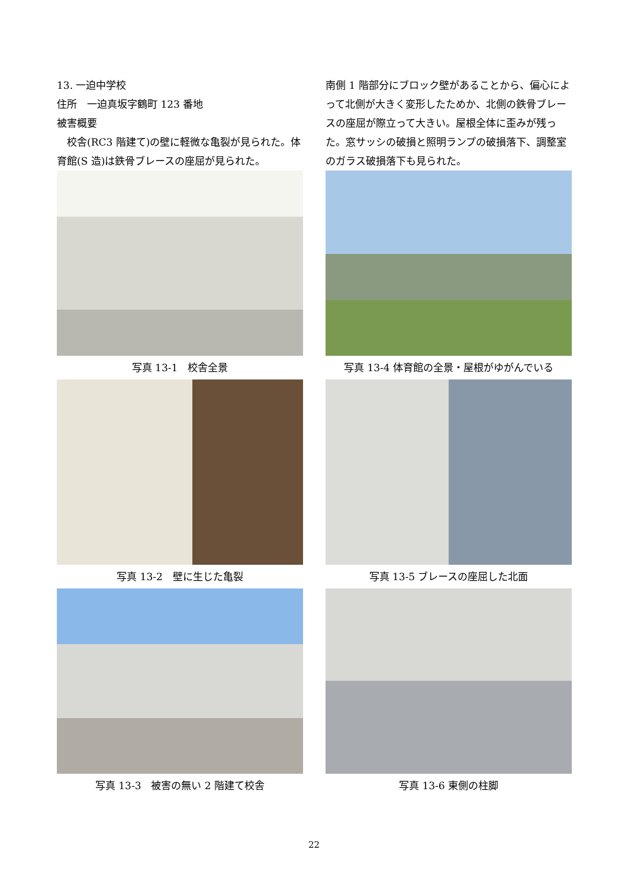13. 一迫中学校
住所　一迫真坂字鶴町 123 番地
被害概要
　校舎(RC3 階建て)の壁に軽微な亀裂が見られた。体育館(S 造)は鉄骨ブレースの座屈が見られた。
南側 1 階部分にブロック壁があることから、偏心によって北側が大きく変形したためか、北側の鉄骨ブレースの座屈が際立って大きい。屋根全体に歪みが残った。窓サッシの破損と照明ランプの破損落下、調整室のガラス破損落下も見られた。
写真 13-1　校舎全景
写真 13-4 体育館の全景・屋根がゆがんでいる
写真 13-2　壁に生じた亀裂
写真 13-5 ブレースの座屈した北面
写真 13-3　被害の無い 2 階建て校舎
写真 13-6 東側の柱脚
22